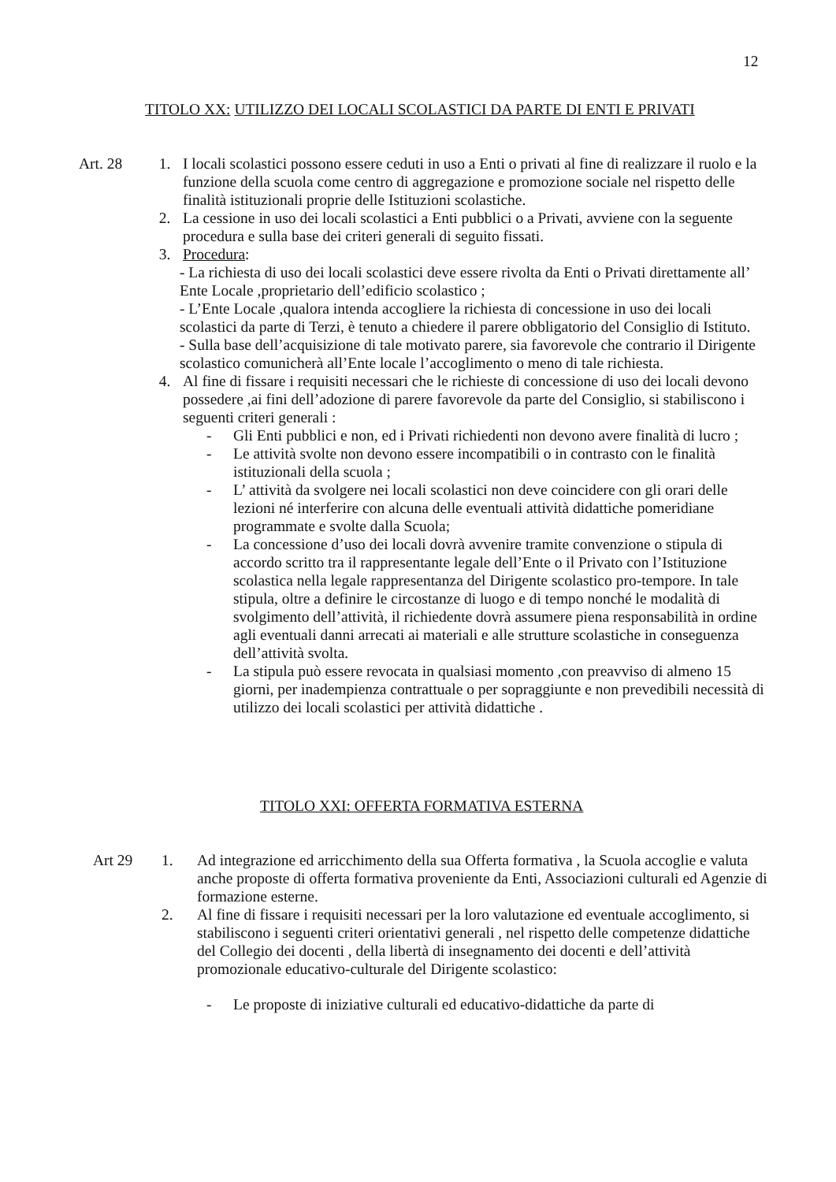12
TITOLO XX: UTILIZZO DEI LOCALI SCOLASTICI DA PARTE DI ENTI E PRIVATI
Art. 28
1. I locali scolastici possono essere ceduti in uso a Enti o privati al fine di realizzare il ruolo e la funzione della scuola come centro di aggregazione e promozione sociale nel rispetto delle finalità istituzionali proprie delle Istituzioni scolastiche.
2. La cessione in uso dei locali scolastici a Enti pubblici o a Privati, avviene con la seguente procedura e sulla base dei criteri generali di seguito fissati.
3. Procedura:
- La richiesta di uso dei locali scolastici deve essere rivolta da Enti o Privati direttamente all’ Ente Locale ,proprietario dell’edificio scolastico ;
- L’Ente Locale ,qualora intenda accogliere la richiesta di concessione in uso dei locali scolastici da parte di Terzi, è tenuto a chiedere il parere obbligatorio del Consiglio di Istituto.
- Sulla base dell’acquisizione di tale motivato parere, sia favorevole che contrario il Dirigente scolastico comunicherà all’Ente locale l’accoglimento o meno di tale richiesta.
4. Al fine di fissare i requisiti necessari che le richieste di concessione di uso dei locali devono possedere ,ai fini dell’adozione di parere favorevole da parte del Consiglio, si stabiliscono i seguenti criteri generali :
- Gli Enti pubblici e non, ed i Privati richiedenti non devono avere finalità di lucro ;
- Le attività svolte non devono essere incompatibili o in contrasto con le finalità istituzionali della scuola ;
- L’ attività da svolgere nei locali scolastici non deve coincidere con gli orari delle lezioni né interferire con alcuna delle eventuali attività didattiche pomeridiane programmate e svolte dalla Scuola;
- La concessione d’uso dei locali dovrà avvenire tramite convenzione o stipula di accordo scritto tra il rappresentante legale dell’Ente o il Privato con l’Istituzione scolastica nella legale rappresentanza del Dirigente scolastico pro-tempore. In tale stipula, oltre a definire le circostanze di luogo e di tempo nonché le modalità di svolgimento dell’attività, il richiedente dovrà assumere piena responsabilità in ordine agli eventuali danni arrecati ai materiali e alle strutture scolastiche in conseguenza dell’attività svolta.
- La stipula può essere revocata in qualsiasi momento ,con preavviso di almeno 15 giorni, per inadempienza contrattuale o per sopraggiunte e non prevedibili necessità di utilizzo dei locali scolastici per attività didattiche .
TITOLO XXI: OFFERTA FORMATIVA ESTERNA
Art 29
1. Ad integrazione ed arricchimento della sua Offerta formativa , la Scuola accoglie e valuta anche proposte di offerta formativa proveniente da Enti, Associazioni culturali ed Agenzie di formazione esterne.
2. Al fine di fissare i requisiti necessari per la loro valutazione ed eventuale accoglimento, si stabiliscono i seguenti criteri orientativi generali , nel rispetto delle competenze didattiche del Collegio dei docenti , della libertà di insegnamento dei docenti e dell’attività promozionale educativo-culturale del Dirigente scolastico:
- Le proposte di iniziative culturali ed educativo-didattiche da parte di